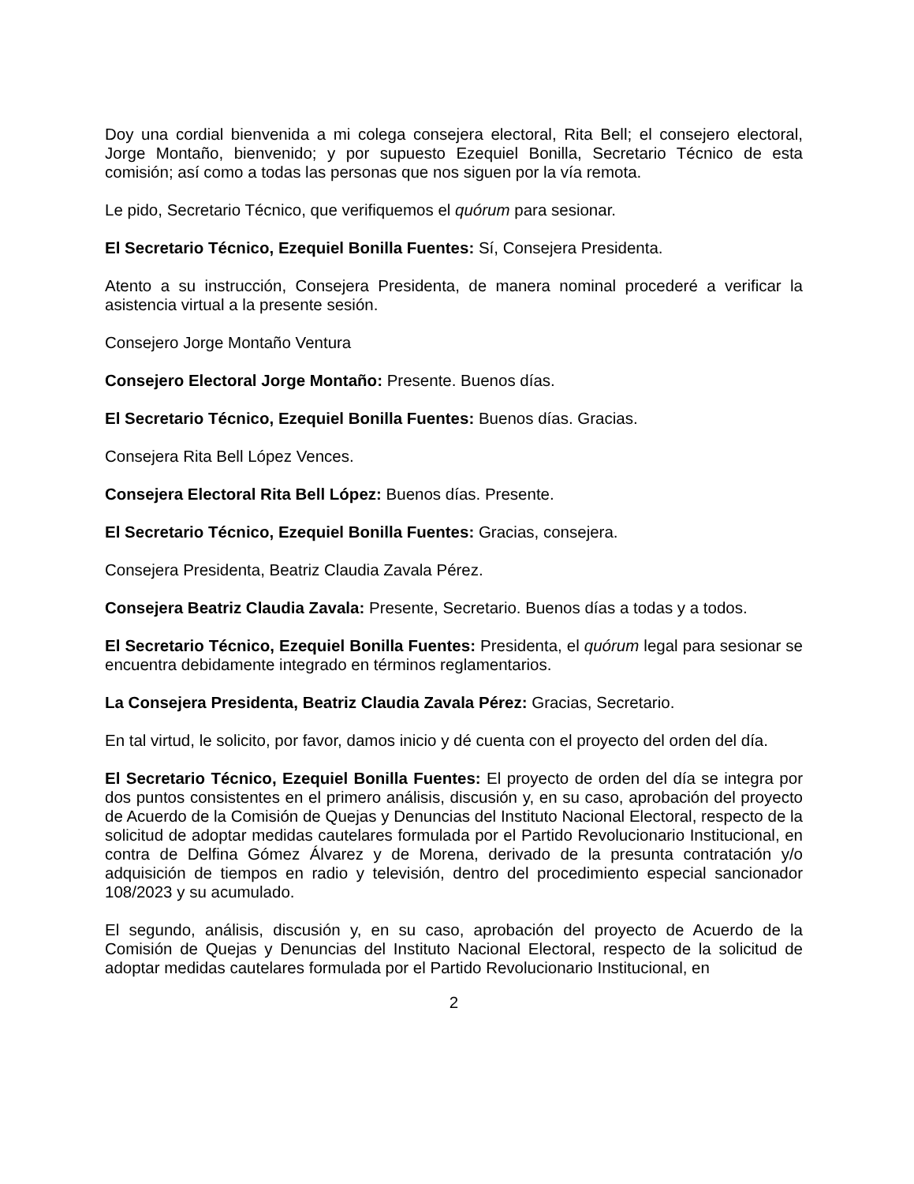Doy una cordial bienvenida a mi colega consejera electoral, Rita Bell; el consejero electoral, Jorge Montaño, bienvenido; y por supuesto Ezequiel Bonilla, Secretario Técnico de esta comisión; así como a todas las personas que nos siguen por la vía remota.
Le pido, Secretario Técnico, que verifiquemos el quórum para sesionar.
El Secretario Técnico, Ezequiel Bonilla Fuentes: Sí, Consejera Presidenta.
Atento a su instrucción, Consejera Presidenta, de manera nominal procederé a verificar la asistencia virtual a la presente sesión.
Consejero Jorge Montaño Ventura
Consejero Electoral Jorge Montaño: Presente. Buenos días.
El Secretario Técnico, Ezequiel Bonilla Fuentes: Buenos días. Gracias.
Consejera Rita Bell López Vences.
Consejera Electoral Rita Bell López: Buenos días. Presente.
El Secretario Técnico, Ezequiel Bonilla Fuentes: Gracias, consejera.
Consejera Presidenta, Beatriz Claudia Zavala Pérez.
Consejera Beatriz Claudia Zavala: Presente, Secretario. Buenos días a todas y a todos.
El Secretario Técnico, Ezequiel Bonilla Fuentes: Presidenta, el quórum legal para sesionar se encuentra debidamente integrado en términos reglamentarios.
La Consejera Presidenta, Beatriz Claudia Zavala Pérez: Gracias, Secretario.
En tal virtud, le solicito, por favor, damos inicio y dé cuenta con el proyecto del orden del día.
El Secretario Técnico, Ezequiel Bonilla Fuentes: El proyecto de orden del día se integra por dos puntos consistentes en el primero análisis, discusión y, en su caso, aprobación del proyecto de Acuerdo de la Comisión de Quejas y Denuncias del Instituto Nacional Electoral, respecto de la solicitud de adoptar medidas cautelares formulada por el Partido Revolucionario Institucional, en contra de Delfina Gómez Álvarez y de Morena, derivado de la presunta contratación y/o adquisición de tiempos en radio y televisión, dentro del procedimiento especial sancionador 108/2023 y su acumulado.
El segundo, análisis, discusión y, en su caso, aprobación del proyecto de Acuerdo de la Comisión de Quejas y Denuncias del Instituto Nacional Electoral, respecto de la solicitud de adoptar medidas cautelares formulada por el Partido Revolucionario Institucional, en
2